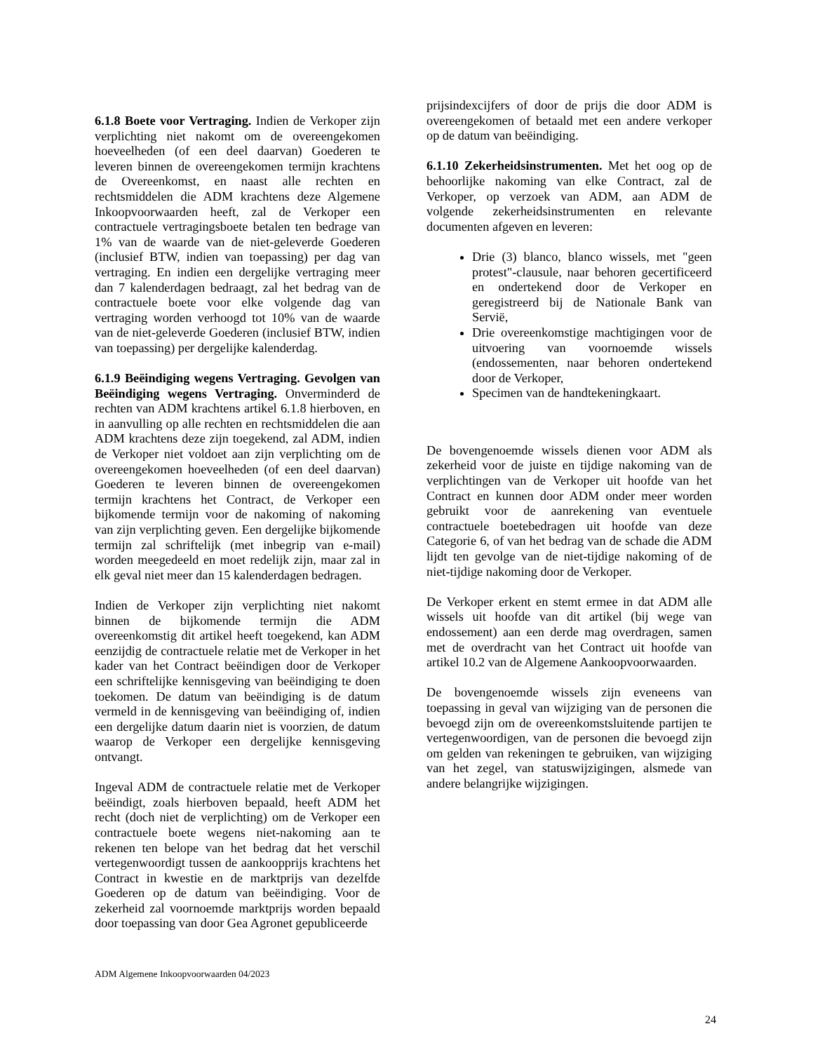6.1.8 Boete voor Vertraging. Indien de Verkoper zijn verplichting niet nakomt om de overeengekomen hoeveelheden (of een deel daarvan) Goederen te leveren binnen de overeengekomen termijn krachtens de Overeenkomst, en naast alle rechten en rechtsmiddelen die ADM krachtens deze Algemene Inkoopvoorwaarden heeft, zal de Verkoper een contractuele vertragingsboete betalen ten bedrage van 1% van de waarde van de niet-geleverde Goederen (inclusief BTW, indien van toepassing) per dag van vertraging. En indien een dergelijke vertraging meer dan 7 kalenderdagen bedraagt, zal het bedrag van de contractuele boete voor elke volgende dag van vertraging worden verhoogd tot 10% van de waarde van de niet-geleverde Goederen (inclusief BTW, indien van toepassing) per dergelijke kalenderdag.
6.1.9 Beëindiging wegens Vertraging. Gevolgen van Beëindiging wegens Vertraging. Onverminderd de rechten van ADM krachtens artikel 6.1.8 hierboven, en in aanvulling op alle rechten en rechtsmiddelen die aan ADM krachtens deze zijn toegekend, zal ADM, indien de Verkoper niet voldoet aan zijn verplichting om de overeengekomen hoeveelheden (of een deel daarvan) Goederen te leveren binnen de overeengekomen termijn krachtens het Contract, de Verkoper een bijkomende termijn voor de nakoming of nakoming van zijn verplichting geven. Een dergelijke bijkomende termijn zal schriftelijk (met inbegrip van e-mail) worden meegedeeld en moet redelijk zijn, maar zal in elk geval niet meer dan 15 kalenderdagen bedragen.
Indien de Verkoper zijn verplichting niet nakomt binnen de bijkomende termijn die ADM overeenkomstig dit artikel heeft toegekend, kan ADM eenzijdig de contractuele relatie met de Verkoper in het kader van het Contract beëindigen door de Verkoper een schriftelijke kennisgeving van beëindiging te doen toekomen. De datum van beëindiging is de datum vermeld in de kennisgeving van beëindiging of, indien een dergelijke datum daarin niet is voorzien, de datum waarop de Verkoper een dergelijke kennisgeving ontvangt.
Ingeval ADM de contractuele relatie met de Verkoper beëindigt, zoals hierboven bepaald, heeft ADM het recht (doch niet de verplichting) om de Verkoper een contractuele boete wegens niet-nakoming aan te rekenen ten belope van het bedrag dat het verschil vertegenwoordigt tussen de aankoopprijs krachtens het Contract in kwestie en de marktprijs van dezelfde Goederen op de datum van beëindiging. Voor de zekerheid zal voornoemde marktprijs worden bepaald door toepassing van door Gea Agronet gepubliceerde
prijsindexcijfers of door de prijs die door ADM is overeengekomen of betaald met een andere verkoper op de datum van beëindiging.
6.1.10 Zekerheidsinstrumenten. Met het oog op de behoorlijke nakoming van elke Contract, zal de Verkoper, op verzoek van ADM, aan ADM de volgende zekerheidsinstrumenten en relevante documenten afgeven en leveren:
Drie (3) blanco, blanco wissels, met "geen protest"-clausule, naar behoren gecertificeerd en ondertekend door de Verkoper en geregistreerd bij de Nationale Bank van Servië,
Drie overeenkomstige machtigingen voor de uitvoering van voornoemde wissels (endossementen, naar behoren ondertekend door de Verkoper,
Specimen van de handtekeningkaart.
De bovengenoemde wissels dienen voor ADM als zekerheid voor de juiste en tijdige nakoming van de verplichtingen van de Verkoper uit hoofde van het Contract en kunnen door ADM onder meer worden gebruikt voor de aanrekening van eventuele contractuele boetebedragen uit hoofde van deze Categorie 6, of van het bedrag van de schade die ADM lijdt ten gevolge van de niet-tijdige nakoming of de niet-tijdige nakoming door de Verkoper.
De Verkoper erkent en stemt ermee in dat ADM alle wissels uit hoofde van dit artikel (bij wege van endossement) aan een derde mag overdragen, samen met de overdracht van het Contract uit hoofde van artikel 10.2 van de Algemene Aankoopvoorwaarden.
De bovengenoemde wissels zijn eveneens van toepassing in geval van wijziging van de personen die bevoegd zijn om de overeenkomstsluitende partijen te vertegenwoordigen, van de personen die bevoegd zijn om gelden van rekeningen te gebruiken, van wijziging van het zegel, van statuswijzigingen, alsmede van andere belangrijke wijzigingen.
ADM Algemene Inkoopvoorwaarden 04/2023
24